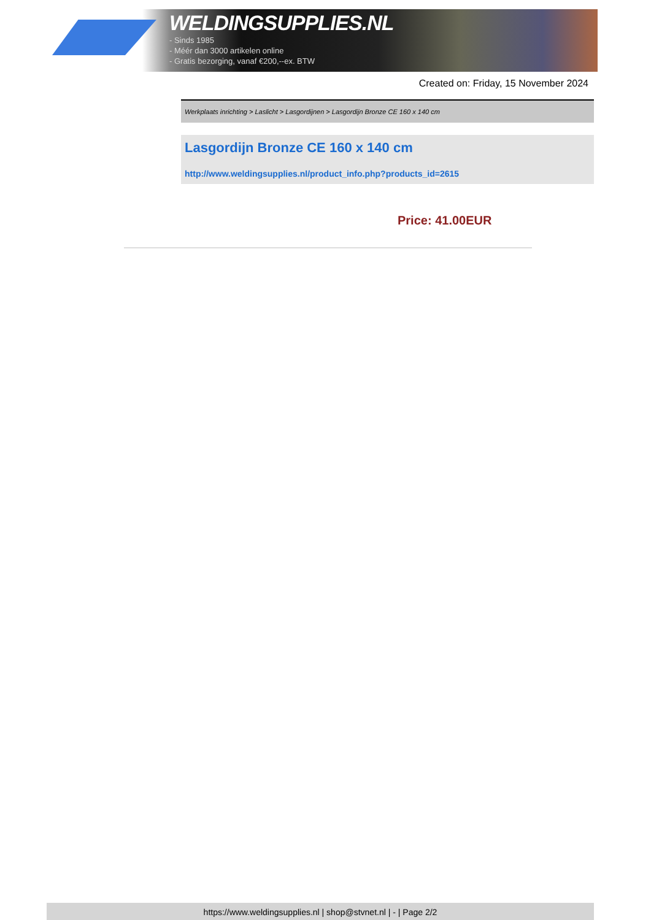WELDINGSUPPLIES.NL
- Sinds 1985
- Méér dan 3000 artikelen online
- Gratis bezorging, vanaf €200,--ex. BTW
Created on: Friday, 15 November 2024
Werkplaats inrichting > Laslicht > Lasgordijnen > Lasgordijn Bronze CE 160 x 140 cm
Lasgordijn Bronze CE 160 x 140 cm
http://www.weldingsupplies.nl/product_info.php?products_id=2615
Price: 41.00EUR
https://www.weldingsupplies.nl | shop@stvnet.nl | - | Page 2/2